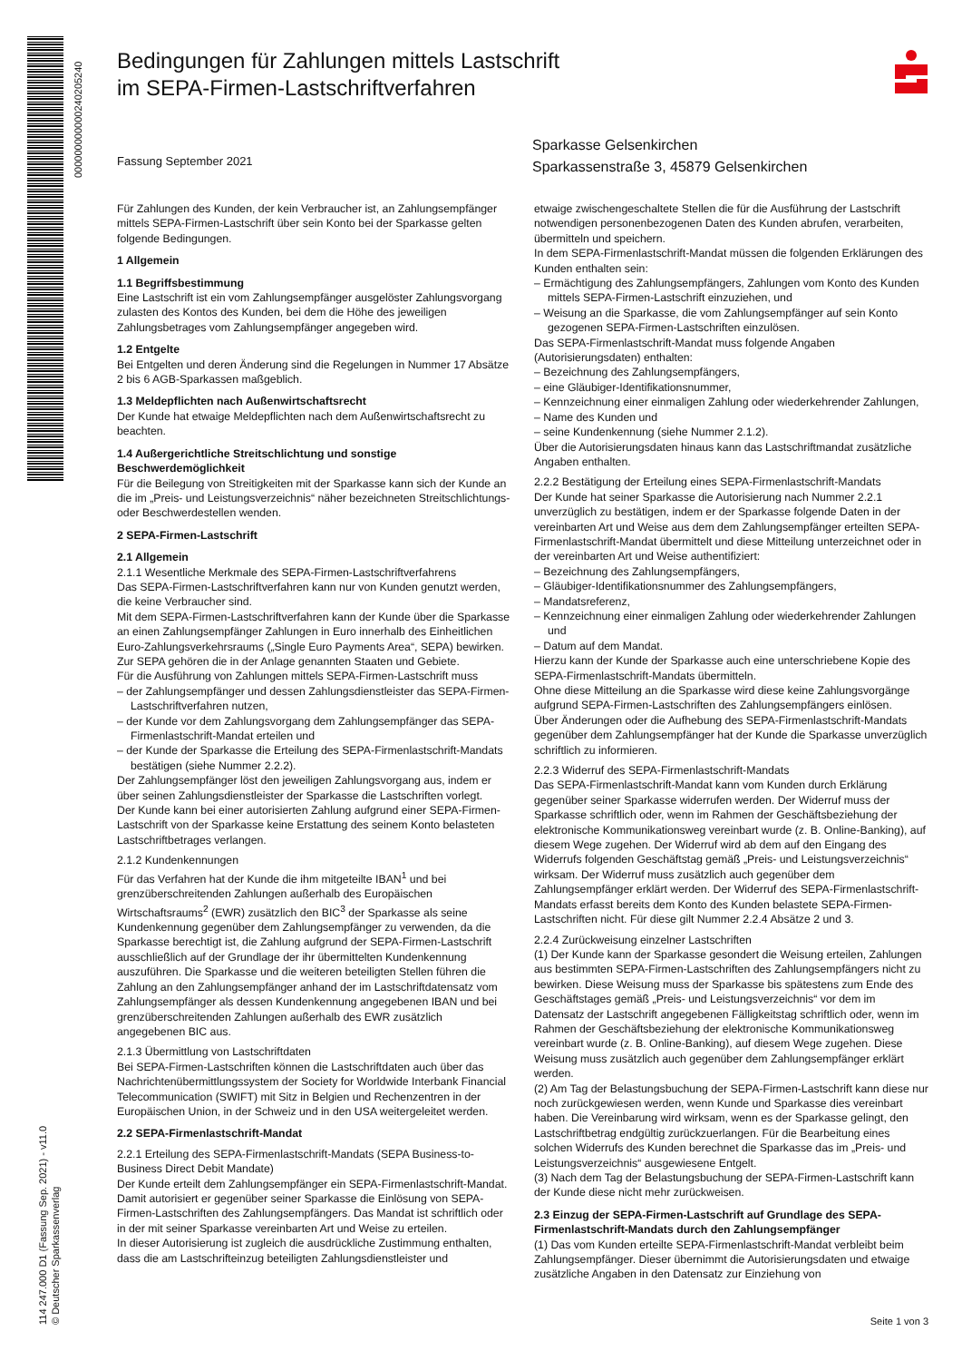000000000000240205240
114 247.000 D1 (Fassung Sep. 2021) - v11.0
© Deutscher Sparkassenverlag
Bedingungen für Zahlungen mittels Lastschrift
im SEPA-Firmen-Lastschriftverfahren
Fassung September 2021
Sparkasse Gelsenkirchen
Sparkassenstraße 3, 45879 Gelsenkirchen
Für Zahlungen des Kunden, der kein Verbraucher ist, an Zahlungsempfänger mittels SEPA-Firmen-Lastschrift über sein Konto bei der Sparkasse gelten folgende Bedingungen.
1 Allgemein
1.1 Begriffsbestimmung
Eine Lastschrift ist ein vom Zahlungsempfänger ausgelöster Zahlungsvorgang zulasten des Kontos des Kunden, bei dem die Höhe des jeweiligen Zahlungsbetrages vom Zahlungsempfänger angegeben wird.
1.2 Entgelte
Bei Entgelten und deren Änderung sind die Regelungen in Nummer 17 Absätze 2 bis 6 AGB-Sparkassen maßgeblich.
1.3 Meldepflichten nach Außenwirtschaftsrecht
Der Kunde hat etwaige Meldepflichten nach dem Außenwirtschaftsrecht zu beachten.
1.4 Außergerichtliche Streitschlichtung und sonstige Beschwerdemöglichkeit
Für die Beilegung von Streitigkeiten mit der Sparkasse kann sich der Kunde an die im „Preis- und Leistungsverzeichnis“ näher bezeichneten Streitschlichtungs- oder Beschwerdestellen wenden.
2 SEPA-Firmen-Lastschrift
2.1 Allgemein
2.1.1 Wesentliche Merkmale des SEPA-Firmen-Lastschriftverfahrens
Das SEPA-Firmen-Lastschriftverfahren kann nur von Kunden genutzt werden, die keine Verbraucher sind.
Mit dem SEPA-Firmen-Lastschriftverfahren kann der Kunde über die Sparkasse an einen Zahlungsempfänger Zahlungen in Euro innerhalb des Einheitlichen Euro-Zahlungsverkehrsraums („Single Euro Payments Area“, SEPA) bewirken. Zur SEPA gehören die in der Anlage genannten Staaten und Gebiete.
Für die Ausführung von Zahlungen mittels SEPA-Firmen-Lastschrift muss
– der Zahlungsempfänger und dessen Zahlungsdienstleister das SEPA-Firmen-Lastschriftverfahren nutzen,
– der Kunde vor dem Zahlungsvorgang dem Zahlungsempfänger das SEPA-Firmenlastschrift-Mandat erteilen und
– der Kunde der Sparkasse die Erteilung des SEPA-Firmenlastschrift-Mandats bestätigen (siehe Nummer 2.2.2).
Der Zahlungsempfänger löst den jeweiligen Zahlungsvorgang aus, indem er über seinen Zahlungsdienstleister der Sparkasse die Lastschriften vorlegt.
Der Kunde kann bei einer autorisierten Zahlung aufgrund einer SEPA-Firmen-Lastschrift von der Sparkasse keine Erstattung des seinem Konto belasteten Lastschriftbetrages verlangen.
2.1.2 Kundenkennungen
Für das Verfahren hat der Kunde die ihm mitgeteilte IBAN<sup>1</sup> und bei grenzüberschreitenden Zahlungen außerhalb des Europäischen Wirtschaftsraums<sup>2</sup> (EWR) zusätzlich den BIC<sup>3</sup> der Sparkasse als seine Kundenkennung gegenüber dem Zahlungsempfänger zu verwenden, da die Sparkasse berechtigt ist, die Zahlung aufgrund der SEPA-Firmen-Lastschrift ausschließlich auf der Grundlage der ihr übermittelten Kundenkennung auszuführen. Die Sparkasse und die weiteren beteiligten Stellen führen die Zahlung an den Zahlungsempfänger anhand der im Lastschriftdatensatz vom Zahlungsempfänger als dessen Kundenkennung angegebenen IBAN und bei grenzüberschreitenden Zahlungen außerhalb des EWR zusätzlich angegebenen BIC aus.
2.1.3 Übermittlung von Lastschriftdaten
Bei SEPA-Firmen-Lastschriften können die Lastschriftdaten auch über das Nachrichtenübermittlungssystem der Society for Worldwide Interbank Financial Telecommunication (SWIFT) mit Sitz in Belgien und Rechenzentren in der Europäischen Union, in der Schweiz und in den USA weitergeleitet werden.
2.2 SEPA-Firmenlastschrift-Mandat
2.2.1 Erteilung des SEPA-Firmenlastschrift-Mandats (SEPA Business-to-Business Direct Debit Mandate)
Der Kunde erteilt dem Zahlungsempfänger ein SEPA-Firmenlastschrift-Mandat. Damit autorisiert er gegenüber seiner Sparkasse die Einlösung von SEPA-Firmen-Lastschriften des Zahlungsempfängers. Das Mandat ist schriftlich oder in der mit seiner Sparkasse vereinbarten Art und Weise zu erteilen.
In dieser Autorisierung ist zugleich die ausdrückliche Zustimmung enthalten, dass die am Lastschrifteinzug beteiligten Zahlungsdienstleister und
etwaige zwischengeschaltete Stellen die für die Ausführung der Lastschrift notwendigen personenbezogenen Daten des Kunden abrufen, verarbeiten, übermitteln und speichern.
In dem SEPA-Firmenlastschrift-Mandat müssen die folgenden Erklärungen des Kunden enthalten sein:
– Ermächtigung des Zahlungsempfängers, Zahlungen vom Konto des Kunden mittels SEPA-Firmen-Lastschrift einzuziehen, und
– Weisung an die Sparkasse, die vom Zahlungsempfänger auf sein Konto gezogenen SEPA-Firmen-Lastschriften einzulösen.
Das SEPA-Firmenlastschrift-Mandat muss folgende Angaben (Autorisierungsdaten) enthalten:
– Bezeichnung des Zahlungsempfängers,
– eine Gläubiger-Identifikationsnummer,
– Kennzeichnung einer einmaligen Zahlung oder wiederkehrender Zahlungen,
– Name des Kunden und
– seine Kundenkennung (siehe Nummer 2.1.2).
Über die Autorisierungsdaten hinaus kann das Lastschriftmandat zusätzliche Angaben enthalten.
2.2.2 Bestätigung der Erteilung eines SEPA-Firmenlastschrift-Mandats
Der Kunde hat seiner Sparkasse die Autorisierung nach Nummer 2.2.1 unverzüglich zu bestätigen, indem er der Sparkasse folgende Daten in der vereinbarten Art und Weise aus dem dem Zahlungsempfänger erteilten SEPA-Firmenlastschrift-Mandat übermittelt und diese Mitteilung unterzeichnet oder in der vereinbarten Art und Weise authentifiziert:
– Bezeichnung des Zahlungsempfängers,
– Gläubiger-Identifikationsnummer des Zahlungsempfängers,
– Mandatsreferenz,
– Kennzeichnung einer einmaligen Zahlung oder wiederkehrender Zahlungen und
– Datum auf dem Mandat.
Hierzu kann der Kunde der Sparkasse auch eine unterschriebene Kopie des SEPA-Firmenlastschrift-Mandats übermitteln.
Ohne diese Mitteilung an die Sparkasse wird diese keine Zahlungsvorgänge aufgrund SEPA-Firmen-Lastschriften des Zahlungsempfängers einlösen.
Über Änderungen oder die Aufhebung des SEPA-Firmenlastschrift-Mandats gegenüber dem Zahlungsempfänger hat der Kunde die Sparkasse unverzüglich schriftlich zu informieren.
2.2.3 Widerruf des SEPA-Firmenlastschrift-Mandats
Das SEPA-Firmenlastschrift-Mandat kann vom Kunden durch Erklärung gegenüber seiner Sparkasse widerrufen werden. Der Widerruf muss der Sparkasse schriftlich oder, wenn im Rahmen der Geschäftsbeziehung der elektronische Kommunikationsweg vereinbart wurde (z. B. Online-Banking), auf diesem Wege zugehen. Der Widerruf wird ab dem auf den Eingang des Widerrufs folgenden Geschäftstag gemäß „Preis- und Leistungsverzeichnis“ wirksam. Der Widerruf muss zusätzlich auch gegenüber dem Zahlungsempfänger erklärt werden. Der Widerruf des SEPA-Firmenlastschrift-Mandats erfasst bereits dem Konto des Kunden belastete SEPA-Firmen-Lastschriften nicht. Für diese gilt Nummer 2.2.4 Absätze 2 und 3.
2.2.4 Zurückweisung einzelner Lastschriften
(1) Der Kunde kann der Sparkasse gesondert die Weisung erteilen, Zahlungen aus bestimmten SEPA-Firmen-Lastschriften des Zahlungsempfängers nicht zu bewirken. Diese Weisung muss der Sparkasse bis spätestens zum Ende des Geschäftstages gemäß „Preis- und Leistungsverzeichnis“ vor dem im Datensatz der Lastschrift angegebenen Fälligkeitstag schriftlich oder, wenn im Rahmen der Geschäftsbeziehung der elektronische Kommunikationsweg vereinbart wurde (z. B. Online-Banking), auf diesem Wege zugehen. Diese Weisung muss zusätzlich auch gegenüber dem Zahlungsempfänger erklärt werden.
(2) Am Tag der Belastungsbuchung der SEPA-Firmen-Lastschrift kann diese nur noch zurückgewiesen werden, wenn Kunde und Sparkasse dies vereinbart haben. Die Vereinbarung wird wirksam, wenn es der Sparkasse gelingt, den Lastschriftbetrag endgültig zurückzuerlangen. Für die Bearbeitung eines solchen Widerrufs des Kunden berechnet die Sparkasse das im „Preis- und Leistungsverzeichnis“ ausgewiesene Entgelt.
(3) Nach dem Tag der Belastungsbuchung der SEPA-Firmen-Lastschrift kann der Kunde diese nicht mehr zurückweisen.
2.3 Einzug der SEPA-Firmen-Lastschrift auf Grundlage des SEPA-Firmenlastschrift-Mandats durch den Zahlungsempfänger
(1) Das vom Kunden erteilte SEPA-Firmenlastschrift-Mandat verbleibt beim Zahlungsempfänger. Dieser übernimmt die Autorisierungsdaten und etwaige zusätzliche Angaben in den Datensatz zur Einziehung von
Seite 1 von 3